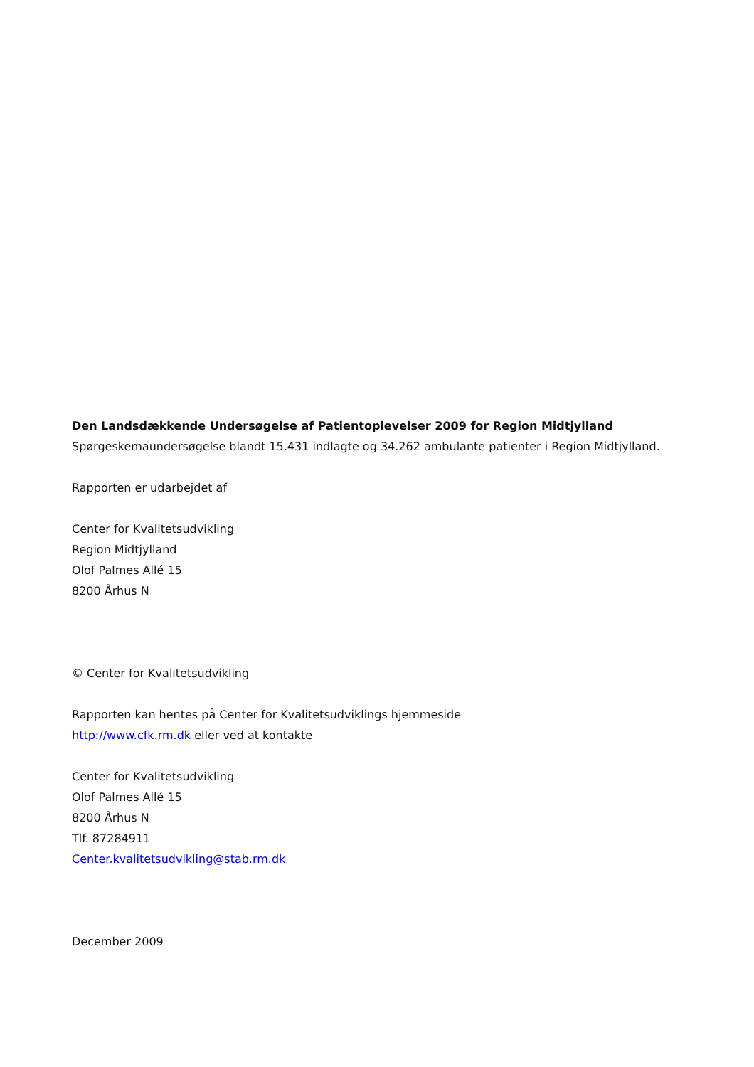Den Landsdækkende Undersøgelse af Patientoplevelser 2009 for Region Midtjylland
Spørgeskemaundersøgelse blandt 15.431 indlagte og 34.262 ambulante patienter i Region Midtjylland.
Rapporten er udarbejdet af
Center for Kvalitetsudvikling
Region Midtjylland
Olof Palmes Allé 15
8200 Århus N
© Center for Kvalitetsudvikling
Rapporten kan hentes på Center for Kvalitetsudviklings hjemmeside
http://www.cfk.rm.dk eller ved at kontakte
Center for Kvalitetsudvikling
Olof Palmes Allé 15
8200 Århus N
Tlf. 87284911
Center.kvalitetsudvikling@stab.rm.dk
December 2009